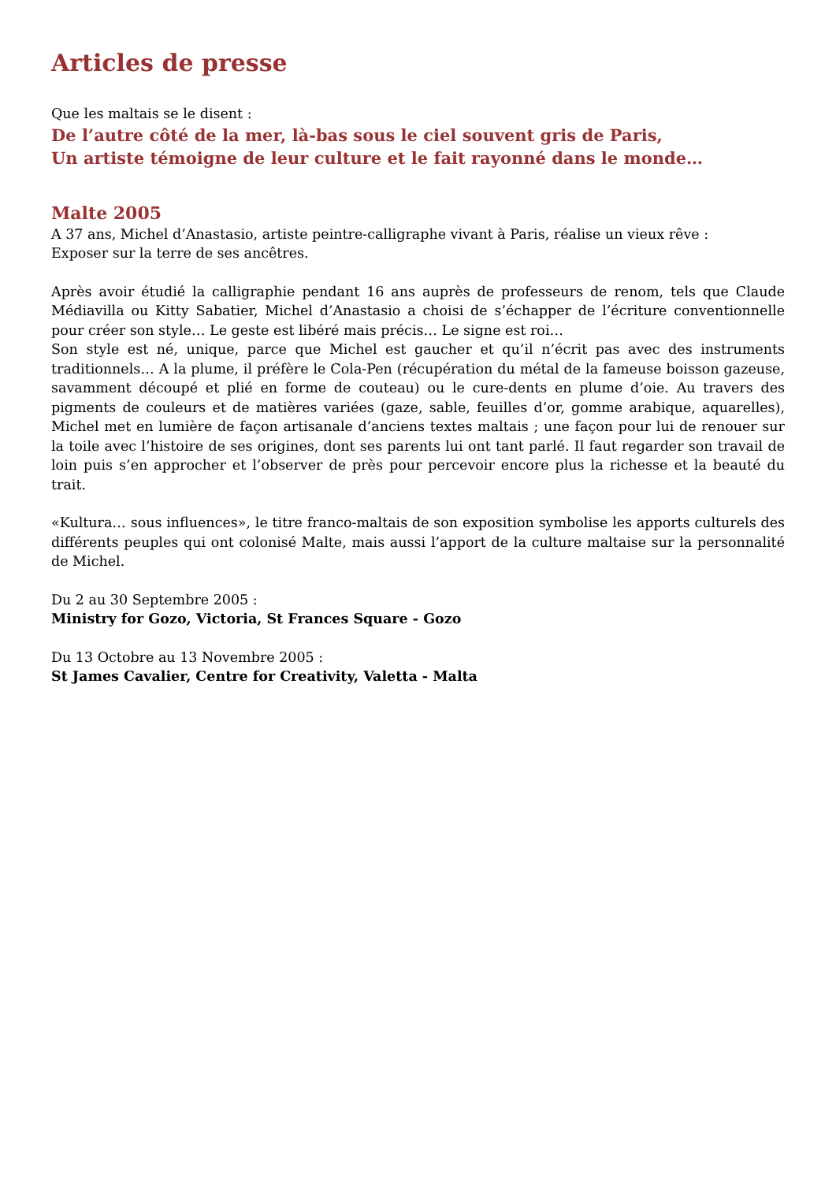Articles de presse
Que les maltais se le disent :
De l’autre côté de la mer, là-bas sous le ciel souvent gris de Paris,
Un artiste témoigne de leur culture et le fait rayonné dans le monde…
Malte 2005
A 37 ans, Michel d’Anastasio, artiste peintre-calligraphe vivant à Paris, réalise un vieux rêve :
Exposer sur la terre de ses ancêtres.
Après avoir étudié la calligraphie pendant 16 ans auprès de professeurs de renom, tels que Claude Médiavilla ou Kitty Sabatier, Michel d’Anastasio a choisi de s’échapper de l’écriture conventionnelle pour créer son style… Le geste est libéré mais précis… Le signe est roi…
Son style est né, unique, parce que Michel est gaucher et qu’il n’écrit pas avec des instruments traditionnels… A la plume, il préfère le Cola-Pen (récupération du métal de la fameuse boisson gazeuse, savamment découpé et plié en forme de couteau) ou le cure-dents en plume d’oie. Au travers des pigments de couleurs et de matières variées (gaze, sable, feuilles d’or, gomme arabique, aquarelles), Michel met en lumière de façon artisanale d’anciens textes maltais ; une façon pour lui de renouer sur la toile avec l’histoire de ses origines, dont ses parents lui ont tant parlé. Il faut regarder son travail de loin puis s’en approcher et l’observer de près pour percevoir encore plus la richesse et la beauté du trait.
«Kultura… sous influences», le titre franco-maltais de son exposition symbolise les apports culturels des différents peuples qui ont colonisé Malte, mais aussi l’apport de la culture maltaise sur la personnalité de Michel.
Du 2 au 30 Septembre 2005 :
Ministry for Gozo, Victoria, St Frances Square - Gozo
Du 13 Octobre au 13 Novembre 2005 :
St James Cavalier, Centre for Creativity, Valetta - Malta